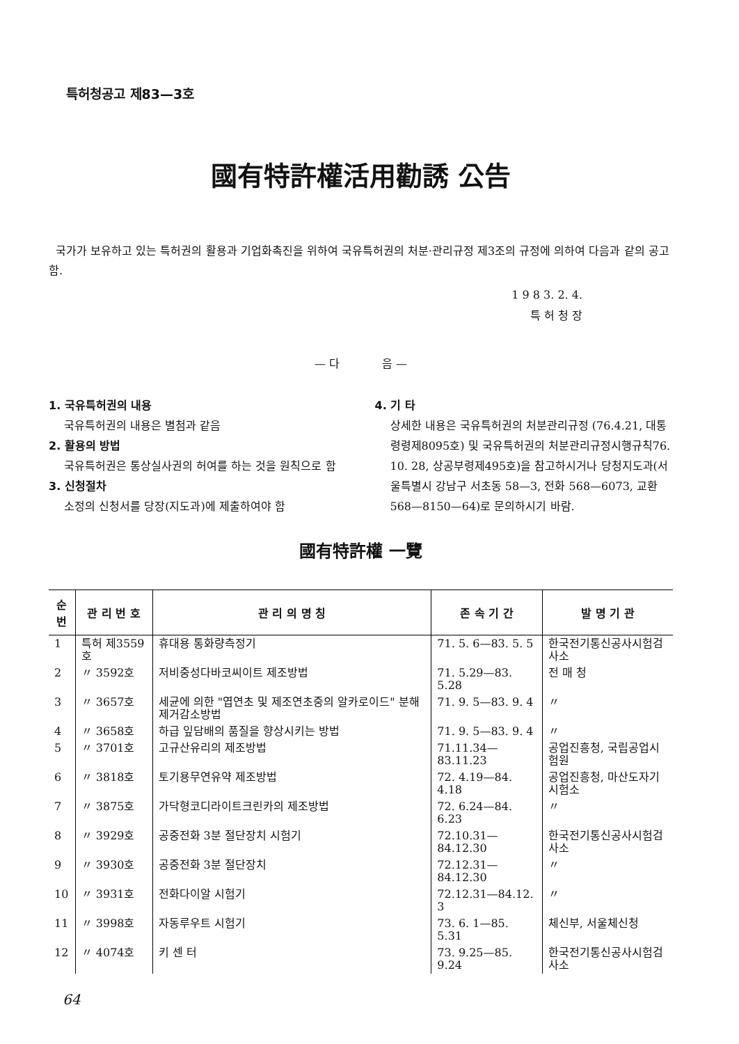특허청공고 제83—3호
國有特許權活用勸誘 公告
국가가 보유하고 있는 특허권의 활용과 기업화촉진을 위하여 국유특허권의 처분·관리규정 제3조의 규정에 의하여 다음과 같의 공고함.
1 9 8 3. 2. 4.
특 허 청 장
— 다 음 —
1. 국유특허권의 내용
국유특허권의 내용은 별첨과 같음
2. 활용의 방법
국유특허권은 통상실사권의 허여를 하는 것을 원칙으로 함
3. 신청절차
소정의 신청서를 당장(지도과)에 제출하여야 함
4. 기 타
상세한 내용은 국유특허권의 처분관리규정 (76.4.21, 대통령령제8095호) 및 국유특허권의 처분관리규정시행규칙76. 10. 28, 상공부령제495호)을 참고하시거나 당청지도과(서울특별시 강남구 서초동 58—3, 전화 568—6073, 교환 568—8150—64)로 문의하시기 바람.
國有特許權 一覽
| 순번 | 관 리 번 호 | 관 리 의 명 칭 | 존 속 기 간 | 발 명 기 관 |
| --- | --- | --- | --- | --- |
| 1 | 특허 제3559호 | 휴대용 통화량측정기 | 71. 5. 6—83. 5. 5 | 한국전기통신공사시험검사소 |
| 2 | 〃 3592호 | 저비중성다바코씨이트 제조방법 | 71. 5.29—83. 5.28 | 전 매 청 |
| 3 | 〃 3657호 | 세균에 의한 "엽연초 및 제조연초중의 알카로이드" 분해제거감소방법 | 71. 9. 5—83. 9. 4 | 〃 |
| 4 | 〃 3658호 | 하급 잎담배의 품질을 향상시키는 방법 | 71. 9. 5—83. 9. 4 | 〃 |
| 5 | 〃 3701호 | 고규산유리의 제조방법 | 71.11.34—83.11.23 | 공업진흥청, 국립공업시험원 |
| 6 | 〃 3818호 | 토기용무연유약 제조방법 | 72. 4.19—84. 4.18 | 공업진흥청, 마산도자기시험소 |
| 7 | 〃 3875호 | 가닥형코디라이트크린카의 제조방법 | 72. 6.24—84. 6.23 | 〃 |
| 8 | 〃 3929호 | 공중전화 3분 절단장치 시험기 | 72.10.31—84.12.30 | 한국전기통신공사시험검사소 |
| 9 | 〃 3930호 | 공중전화 3분 절단장치 | 72.12.31—84.12.30 | 〃 |
| 10 | 〃 3931호 | 전화다이알 시험기 | 72.12.31—84.12. 3 | 〃 |
| 11 | 〃 3998호 | 자동루우트 시험기 | 73. 6. 1—85. 5.31 | 체신부, 서울체신청 |
| 12 | 〃 4074호 | 키 센 터 | 73. 9.25—85. 9.24 | 한국전기통신공사시험검사소 |
64